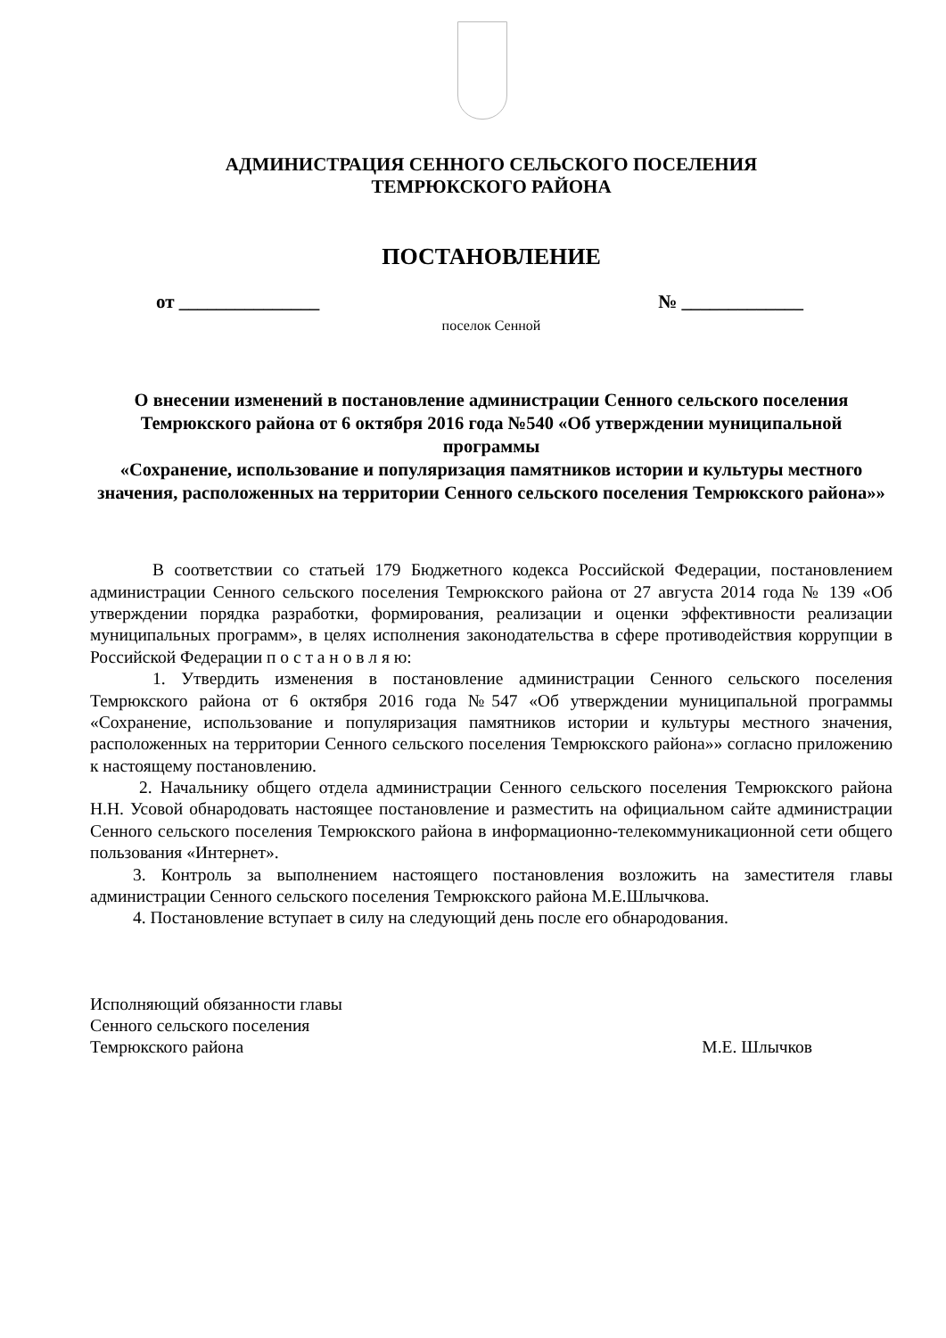АДМИНИСТРАЦИЯ СЕННОГО СЕЛЬСКОГО ПОСЕЛЕНИЯ
ТЕМРЮКСКОГО РАЙОНА
ПОСТАНОВЛЕНИЕ
от _______________ № _____________
поселок Сенной
О внесении изменений в постановление администрации Сенного сельского поселения Темрюкского района от 6 октября 2016 года №540 «Об утверждении муниципальной программы
«Сохранение, использование и популяризация памятников истории и культуры местного значения, расположенных на территории Сенного сельского поселения Темрюкского района»»
В соответствии со статьей 179 Бюджетного кодекса Российской Федерации, постановлением администрации Сенного сельского поселения Темрюкского района от 27 августа 2014 года № 139 «Об утверждении порядка разработки, формирования, реализации и оценки эффективности реализации муниципальных программ», в целях исполнения законодательства в сфере противодействия коррупции в Российской Федерации п о с т а н о в л я ю:
1. Утвердить изменения в постановление администрации Сенного сельского поселения Темрюкского района от 6 октября 2016 года №547 «Об утверждении муниципальной программы «Сохранение, использование и популяризация памятников истории и культуры местного значения, расположенных на территории Сенного сельского поселения Темрюкского района»» согласно приложению к настоящему постановлению.
2. Начальнику общего отдела администрации Сенного сельского поселения Темрюкского района Н.Н. Усовой обнародовать настоящее постановление и разместить на официальном сайте администрации Сенного сельского поселения Темрюкского района в информационно-телекоммуникационной сети общего пользования «Интернет».
3. Контроль за выполнением настоящего постановления возложить на заместителя главы администрации Сенного сельского поселения Темрюкского района М.Е.Шлычкова.
4. Постановление вступает в силу на следующий день после его обнародования.
Исполняющий обязанности главы
Сенного сельского поселения
Темрюкского района М.Е. Шлычков